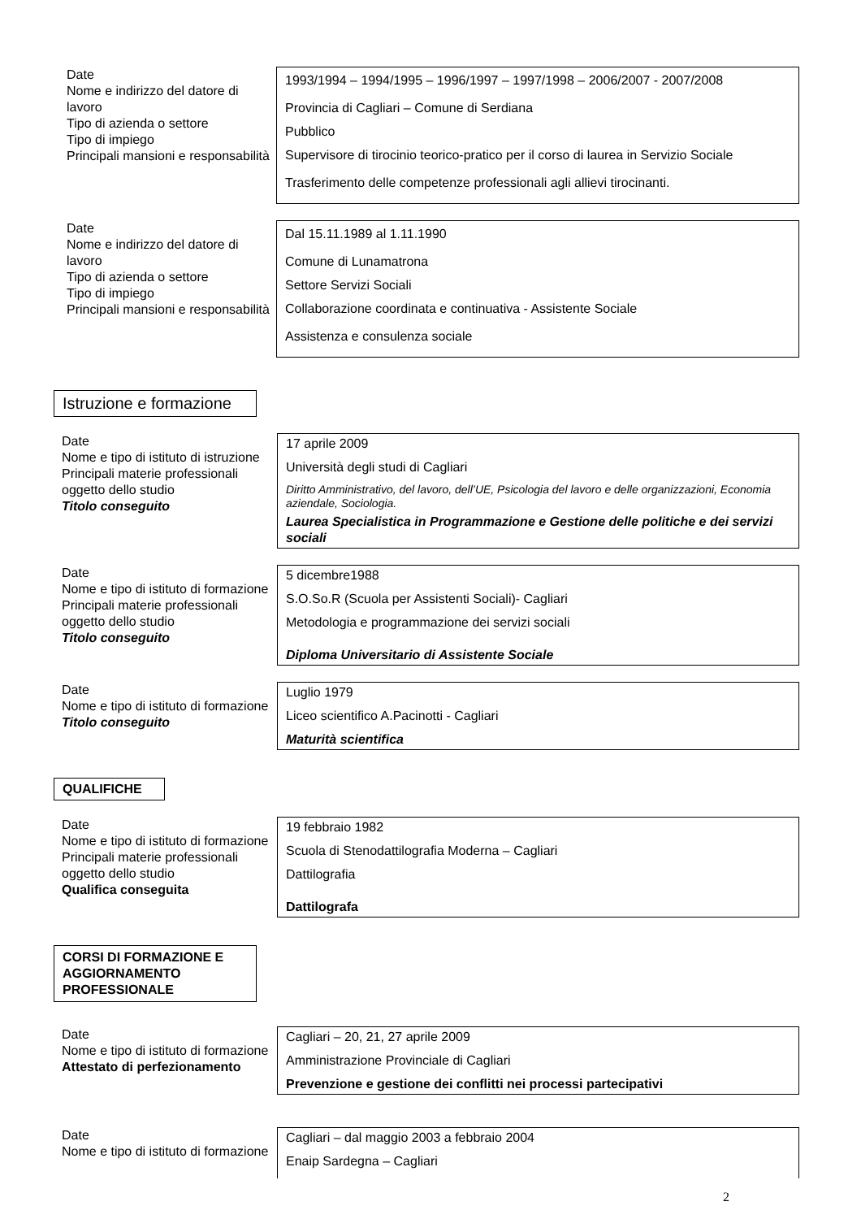Date
Nome e indirizzo del datore di lavoro
Tipo di azienda o settore
Tipo di impiego
Principali mansioni e responsabilità
1993/1994 – 1994/1995 – 1996/1997 – 1997/1998 – 2006/2007 - 2007/2008
Provincia di Cagliari – Comune di Serdiana
Pubblico
Supervisore di tirocinio teorico-pratico per il corso di laurea in Servizio Sociale
Trasferimento delle competenze professionali agli allievi tirocinanti.
Date
Nome e indirizzo del datore di lavoro
Tipo di azienda o settore
Tipo di impiego
Principali mansioni e responsabilità
Dal 15.11.1989 al 1.11.1990
Comune di Lunamatrona
Settore Servizi Sociali
Collaborazione coordinata e continuativa - Assistente Sociale
Assistenza e consulenza sociale
Istruzione e formazione
Date
Nome e tipo di istituto di istruzione
Principali materie professionali oggetto dello studio
Titolo conseguito
17 aprile 2009
Università degli studi di Cagliari
Diritto Amministrativo, del lavoro, dell’UE, Psicologia del lavoro e delle organizzazioni, Economia aziendale, Sociologia.
Laurea Specialistica in Programmazione e Gestione delle politiche e dei servizi sociali
Date
Nome e tipo di istituto di formazione
Principali materie professionali oggetto dello studio
Titolo conseguito
5 dicembre1988
S.O.So.R (Scuola per Assistenti Sociali)- Cagliari
Metodologia e programmazione dei servizi sociali
Diploma Universitario di Assistente Sociale
Date
Nome e tipo di istituto di formazione
Titolo conseguito
Luglio 1979
Liceo scientifico A.Pacinotti - Cagliari
Maturità scientifica
QUALIFICHE
Date
Nome e tipo di istituto di formazione
Principali materie professionali oggetto dello studio
Qualifica conseguita
19 febbraio 1982
Scuola di Stenodattilografia Moderna – Cagliari
Dattilografia
Dattilografa
CORSI DI FORMAZIONE E AGGIORNAMENTO PROFESSIONALE
Date
Nome e tipo di istituto di formazione
Attestato di perfezionamento
Cagliari – 20, 21, 27 aprile 2009
Amministrazione Provinciale di Cagliari
Prevenzione e gestione dei conflitti nei processi partecipativi
Date
Nome e tipo di istituto di formazione
Cagliari – dal maggio 2003 a febbraio 2004
Enaip Sardegna – Cagliari
2